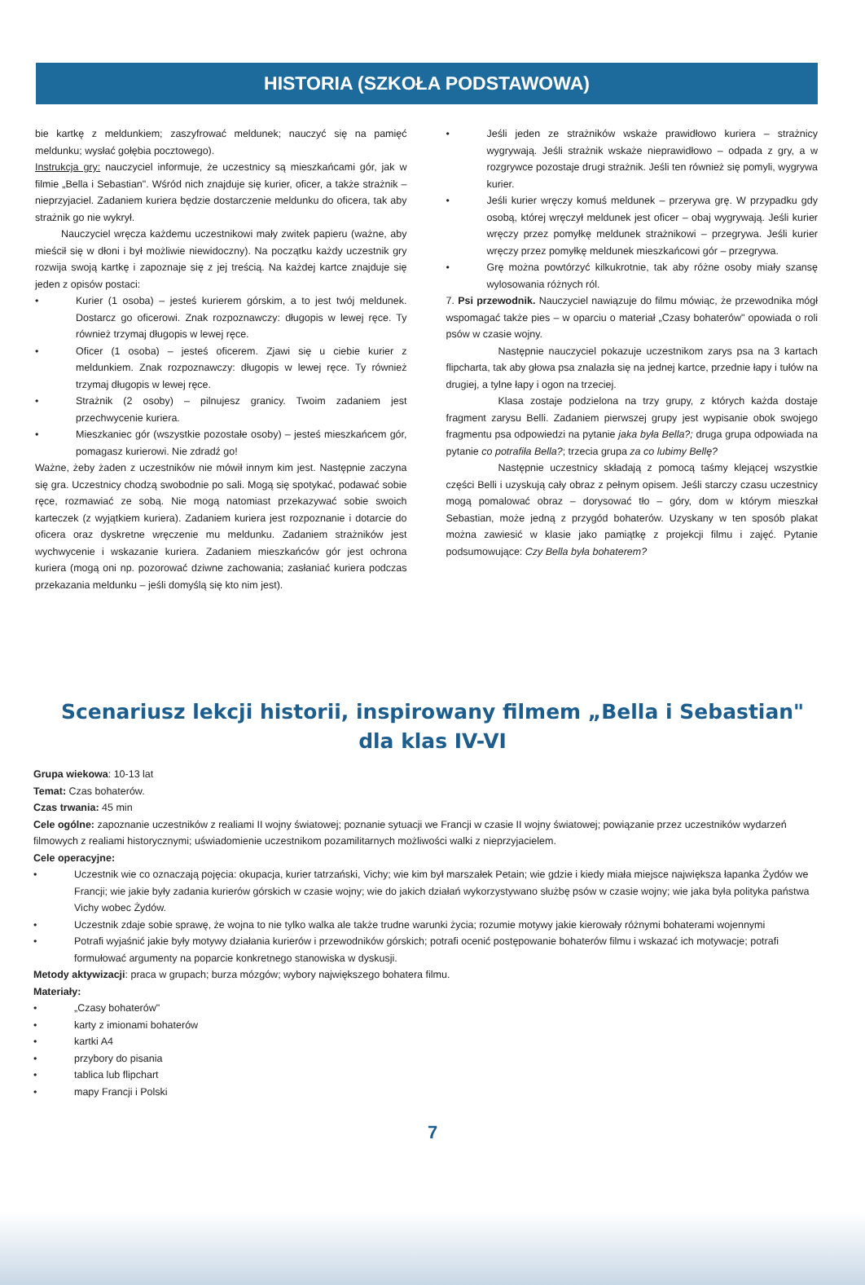HISTORIA (SZKOŁA PODSTAWOWA)
bie kartkę z meldunkiem; zaszyfrować meldunek; nauczyć się na pamięć meldunku; wysłać gołębia pocztowego).
Instrukcja gry: nauczyciel informuje, że uczestnicy są mieszkańcami gór, jak w filmie „Bella i Sebastian". Wśród nich znajduje się kurier, oficer, a także strażnik – nieprzyjaciel. Zadaniem kuriera będzie dostarczenie meldunku do oficera, tak aby strażnik go nie wykrył.
Nauczyciel wręcza każdemu uczestnikowi mały zwitek papieru (ważne, aby mieścił się w dłoni i był możliwie niewidoczny). Na początku każdy uczestnik gry rozwija swoją kartkę i zapoznaje się z jej treścią. Na każdej kartce znajduje się jeden z opisów postaci:
• Kurier (1 osoba) – jesteś kurierem górskim, a to jest twój meldunek. Dostarcz go oficerowi. Znak rozpoznawczy: długopis w lewej ręce. Ty również trzymaj długopis w lewej ręce.
• Oficer (1 osoba) – jesteś oficerem. Zjawi się u ciebie kurier z meldunkiem. Znak rozpoznawczy: długopis w lewej ręce. Ty również trzymaj długopis w lewej ręce.
• Strażnik (2 osoby) – pilnujesz granicy. Twoim zadaniem jest przechwycenie kuriera.
• Mieszkaniec gór (wszystkie pozostałe osoby) – jesteś mieszkańcem gór, pomagasz kurierowi. Nie zdradź go!
Ważne, żeby żaden z uczestników nie mówił innym kim jest. Następnie zaczyna się gra. Uczestnicy chodzą swobodnie po sali. Mogą się spotykać, podawać sobie ręce, rozmawiać ze sobą. Nie mogą natomiast przekazywać sobie swoich karteczek (z wyjątkiem kuriera). Zadaniem kuriera jest rozpoznanie i dotarcie do oficera oraz dyskretne wręczenie mu meldunku. Zadaniem strażników jest wychwycenie i wskazanie kuriera. Zadaniem mieszkańców gór jest ochrona kuriera (mogą oni np. pozorować dziwne zachowania; zasłaniać kuriera podczas przekazania meldunku – jeśli domyślą się kto nim jest).
• Jeśli jeden ze strażników wskaże prawidłowo kuriera – strażnicy wygrywają. Jeśli strażnik wskaże nieprawidłowo – odpada z gry, a w rozgrywce pozostaje drugi strażnik. Jeśli ten również się pomyli, wygrywa kurier.
• Jeśli kurier wręczy komuś meldunek – przerywa grę. W przypadku gdy osobą, której wręczył meldunek jest oficer – obaj wygrywają. Jeśli kurier wręczy przez pomyłkę meldunek strażnikowi – przegrywa. Jeśli kurier wręczy przez pomyłkę meldunek mieszkańcowi gór – przegrywa.
• Grę można powtórzyć kilkukrotnie, tak aby różne osoby miały szansę wylosowania różnych ról.
7. Psi przewodnik. Nauczyciel nawiązuje do filmu mówiąc, że przewodnika mógł wspomagać także pies – w oparciu o materiał „Czasy bohaterów" opowiada o roli psów w czasie wojny.
Następnie nauczyciel pokazuje uczestnikom zarys psa na 3 kartach flipcharta, tak aby głowa psa znalazła się na jednej kartce, przednie łapy i tułów na drugiej, a tylne łapy i ogon na trzeciej.
Klasa zostaje podzielona na trzy grupy, z których każda dostaje fragment zarysu Belli. Zadaniem pierwszej grupy jest wypisanie obok swojego fragmentu psa odpowiedzi na pytanie jaka była Bella?; druga grupa odpowiada na pytanie co potrafiła Bella?; trzecia grupa za co lubimy Bellę?
Następnie uczestnicy składają z pomocą taśmy klejącej wszystkie części Belli i uzyskują cały obraz z pełnym opisem. Jeśli starczy czasu uczestnicy mogą pomalować obraz – dorysować tło – góry, dom w którym mieszkał Sebastian, może jedną z przygód bohaterów. Uzyskany w ten sposób plakat można zawiesić w klasie jako pamiątkę z projekcji filmu i zajęć. Pytanie podsumowujące: Czy Bella była bohaterem?
Scenariusz lekcji historii, inspirowany filmem „Bella i Sebastian" dla klas IV-VI
Grupa wiekowa: 10-13 lat
Temat: Czas bohaterów.
Czas trwania: 45 min
Cele ogólne: zapoznanie uczestników z realiami II wojny światowej; poznanie sytuacji we Francji w czasie II wojny światowej; powiązanie przez uczestników wydarzeń filmowych z realiami historycznymi; uświadomienie uczestnikom pozamilitarnych możliwości walki z nieprzyjacielem.
Cele operacyjne:
• Uczestnik wie co oznaczają pojęcia: okupacja, kurier tatrzański, Vichy; wie kim był marszałek Petain; wie gdzie i kiedy miała miejsce największa łapanka Żydów we Francji; wie jakie były zadania kurierów górskich w czasie wojny; wie do jakich działań wykorzystywano służbę psów w czasie wojny; wie jaka była polityka państwa Vichy wobec Żydów.
• Uczestnik zdaje sobie sprawę, że wojna to nie tylko walka ale także trudne warunki życia; rozumie motywy jakie kierowały różnymi bohaterami wojennymi
• Potrafi wyjaśnić jakie były motywy działania kurierów i przewodników górskich; potrafi ocenić postępowanie bohaterów filmu i wskazać ich motywacje; potrafi formułować argumenty na poparcie konkretnego stanowiska w dyskusji.
Metody aktywizacji: praca w grupach; burza mózgów; wybory największego bohatera filmu.
Materiały:
• „Czasy bohaterów"
• karty z imionami bohaterów
• kartki A4
• przybory do pisania
• tablica lub flipchart
• mapy Francji i Polski
7